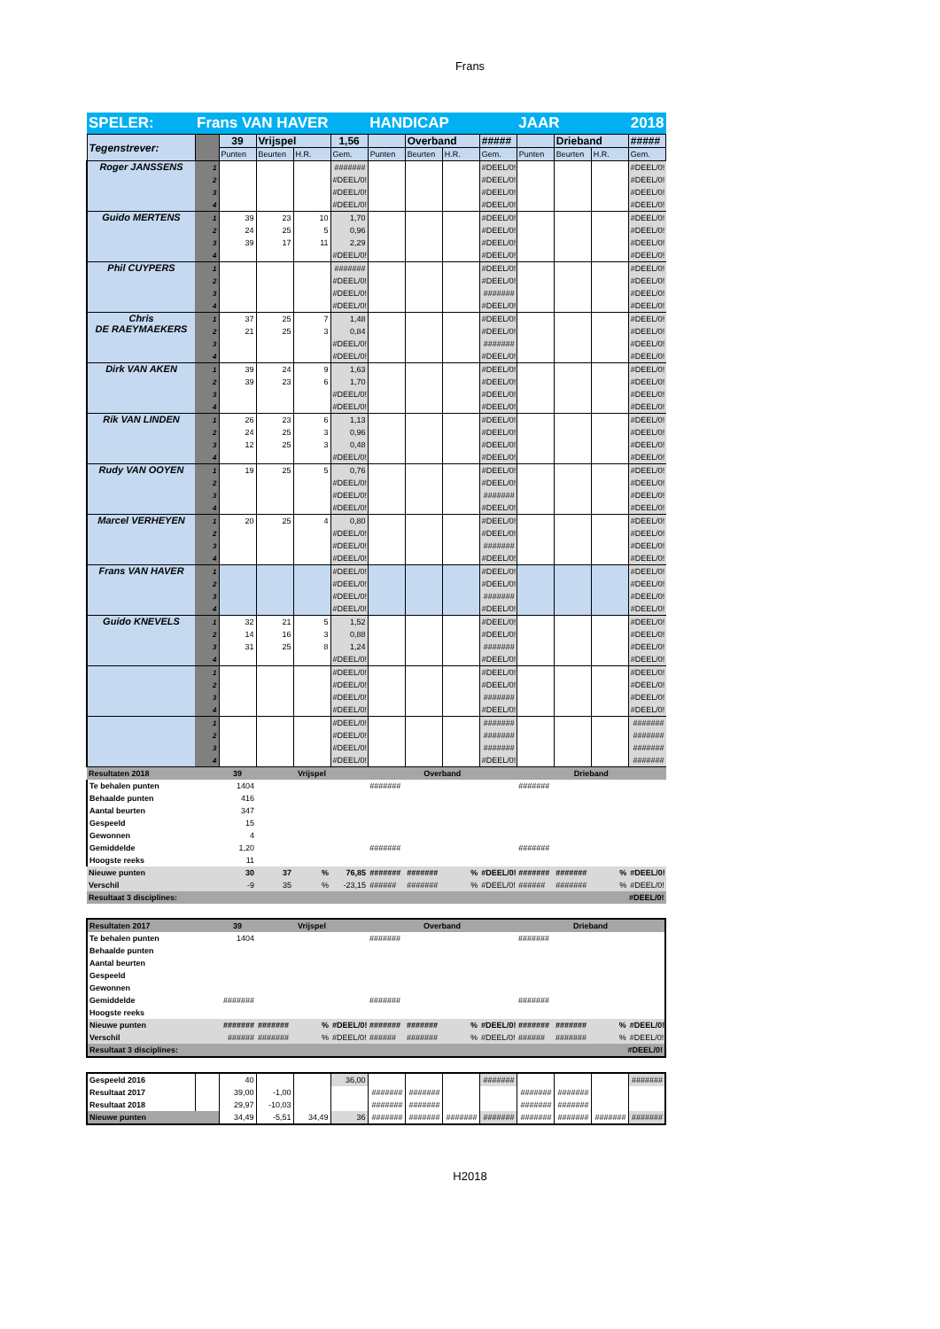Frans
| SPELER: | Frans VAN HAVER | | | | | HANDICAP | | | | JAAR | | 2018 | |
| Tegenstrever: | | 39 | Vrijspel | | 1,56 | | Overband | | ##### | | Drieband | | ##### |
| | | Punten | Beurten | H.R. | Gem. | Punten | Beurten | H.R. | Gem. | Punten | Beurten | H.R. | Gem. |
| Roger JANSSENS | 1 | | | | ####### | | | | #DEEL/0! | | | | #DEEL/0! |
| | 2 | | | | #DEEL/0! | | | | #DEEL/0! | | | | #DEEL/0! |
| | 3 | | | | #DEEL/0! | | | | #DEEL/0! | | | | #DEEL/0! |
| | 4 | | | | #DEEL/0! | | | | #DEEL/0! | | | | #DEEL/0! |
| Guido MERTENS | 1 | 39 | 23 | 10 | 1,70 | | | | #DEEL/0! | | | | #DEEL/0! |
| | 2 | 24 | 25 | 5 | 0,96 | | | | #DEEL/0! | | | | #DEEL/0! |
| | 3 | 39 | 17 | 11 | 2,29 | | | | #DEEL/0! | | | | #DEEL/0! |
| | 4 | | | | #DEEL/0! | | | | #DEEL/0! | | | | #DEEL/0! |
| Phil CUYPERS | 1 | | | | ####### | | | | #DEEL/0! | | | | #DEEL/0! |
| | 2 | | | | #DEEL/0! | | | | #DEEL/0! | | | | #DEEL/0! |
| | 3 | | | | #DEEL/0! | | | | ####### | | | | #DEEL/0! |
| | 4 | | | | #DEEL/0! | | | | #DEEL/0! | | | | #DEEL/0! |
| Chris DE RAEYMAEKERS | 1 | 37 | 25 | 7 | 1,48 | | | | #DEEL/0! | | | | #DEEL/0! |
| | 2 | 21 | 25 | 3 | 0,84 | | | | #DEEL/0! | | | | #DEEL/0! |
| | 3 | | | | #DEEL/0! | | | | ####### | | | | #DEEL/0! |
| | 4 | | | | #DEEL/0! | | | | #DEEL/0! | | | | #DEEL/0! |
| Dirk VAN AKEN | 1 | 39 | 24 | 9 | 1,63 | | | | #DEEL/0! | | | | #DEEL/0! |
| | 2 | 39 | 23 | 6 | 1,70 | | | | #DEEL/0! | | | | #DEEL/0! |
| | 3 | | | | #DEEL/0! | | | | #DEEL/0! | | | | #DEEL/0! |
| | 4 | | | | #DEEL/0! | | | | #DEEL/0! | | | | #DEEL/0! |
| Rik VAN LINDEN | 1 | 26 | 23 | 6 | 1,13 | | | | #DEEL/0! | | | | #DEEL/0! |
| | 2 | 24 | 25 | 3 | 0,96 | | | | #DEEL/0! | | | | #DEEL/0! |
| | 3 | 12 | 25 | 3 | 0,48 | | | | #DEEL/0! | | | | #DEEL/0! |
| | 4 | | | | #DEEL/0! | | | | #DEEL/0! | | | | #DEEL/0! |
| Rudy VAN OOYEN | 1 | 19 | 25 | 5 | 0,76 | | | | #DEEL/0! | | | | #DEEL/0! |
| | 2 | | | | #DEEL/0! | | | | #DEEL/0! | | | | #DEEL/0! |
| | 3 | | | | #DEEL/0! | | | | ####### | | | | #DEEL/0! |
| | 4 | | | | #DEEL/0! | | | | #DEEL/0! | | | | #DEEL/0! |
| Marcel VERHEYEN | 1 | 20 | 25 | 4 | 0,80 | | | | #DEEL/0! | | | | #DEEL/0! |
| | 2 | | | | #DEEL/0! | | | | #DEEL/0! | | | | #DEEL/0! |
| | 3 | | | | #DEEL/0! | | | | ####### | | | | #DEEL/0! |
| | 4 | | | | #DEEL/0! | | | | #DEEL/0! | | | | #DEEL/0! |
| Frans VAN HAVER | 1 | | | | #DEEL/0! | | | | #DEEL/0! | | | | #DEEL/0! |
| | 2 | | | | #DEEL/0! | | | | #DEEL/0! | | | | #DEEL/0! |
| | 3 | | | | #DEEL/0! | | | | ####### | | | | #DEEL/0! |
| | 4 | | | | #DEEL/0! | | | | #DEEL/0! | | | | #DEEL/0! |
| Guido KNEVELS | 1 | 32 | 21 | 5 | 1,52 | | | | #DEEL/0! | | | | #DEEL/0! |
| | 2 | 14 | 16 | 3 | 0,88 | | | | #DEEL/0! | | | | #DEEL/0! |
| | 3 | 31 | 25 | 8 | 1,24 | | | | ####### | | | | #DEEL/0! |
| | 4 | | | | #DEEL/0! | | | | #DEEL/0! | | | | #DEEL/0! |
| | 1 | | | | #DEEL/0! | | | | #DEEL/0! | | | | #DEEL/0! |
| | 2 | | | | #DEEL/0! | | | | #DEEL/0! | | | | #DEEL/0! |
| | 3 | | | | #DEEL/0! | | | | ####### | | | | #DEEL/0! |
| | 4 | | | | #DEEL/0! | | | | #DEEL/0! | | | | #DEEL/0! |
| | 1 | | | | #DEEL/0! | | | | ####### | | | | ####### |
| | 2 | | | | #DEEL/0! | | | | ####### | | | | ####### |
| | 3 | | | | #DEEL/0! | | | | ####### | | | | ####### |
| | 4 | | | | #DEEL/0! | | | | #DEEL/0! | | | | ####### |
| Resultaten 2018 | | 39 | Vrijspel | | | Overband | | | | Drieband | | | |
| Te behalen punten | | 1404 | | | | ####### | | | | ####### | | | |
| Behaalde punten | | 416 | | | | | | | | | | | |
| Aantal beurten | | 347 | | | | | | | | | | | |
| Gespeeld | | 15 | | | | | | | | | | | |
| Gewonnen | | 4 | | | | | | | | | | | |
| Gemiddelde | | 1,20 | | | | ####### | | | | ####### | | | |
| Hoogste reeks | | 11 | | | | | | | | | | | |
| Nieuwe punten | | 30 | 37 | % | 76,85 | ####### | ####### | % | #DEEL/0! | ####### | ####### | % | #DEEL/0! |
| Verschil | | -9 | 35 | % | -23,15 | ###### | ####### | % | #DEEL/0! | ###### | ####### | % | #DEEL/0! |
| Resultaat 3 disciplines: | | | | | | | | | | | | #DEEL/0! | |
| Resultaten 2017 | 39 | Vrijspel | | | Overband | | | | Drieband | | | |
| Te behalen punten | 1404 | | | | ####### | | | | ####### | | | |
| Behaalde punten | | | | | | | | | | | | |
| Aantal beurten | | | | | | | | | | | | |
| Gespeeld | | | | | | | | | | | | |
| Gewonnen | | | | | | | | | | | | |
| Gemiddelde | ####### | | | | ####### | | | | ####### | | | |
| Hoogste reeks | | | | | | | | | | | | |
| Nieuwe punten | ####### | ####### | % | #DEEL/0! | ####### | ####### | % | #DEEL/0! | ####### | ####### | % | #DEEL/0! |
| Verschil | ###### | ####### | % | #DEEL/0! | ###### | ####### | % | #DEEL/0! | ###### | ####### | % | #DEEL/0! |
| Resultaat 3 disciplines: | | | | | | | | | | | #DEEL/0! | |
| Gespeeld 2016 | | 40 | | | 36,00 | | | | ####### | | | | ####### |
| Resultaat 2017 | | 39,00 | -1,00 | | | ####### | ####### | | | ####### | ####### | | |
| Resultaat 2018 | | 29,97 | -10,03 | | | ####### | ####### | | | ####### | ####### | | |
| Nieuwe punten | | 34,49 | -5,51 | 34,49 | 36 | ####### | ####### | ####### | ####### | ####### | ####### | ####### | ####### |
H2018